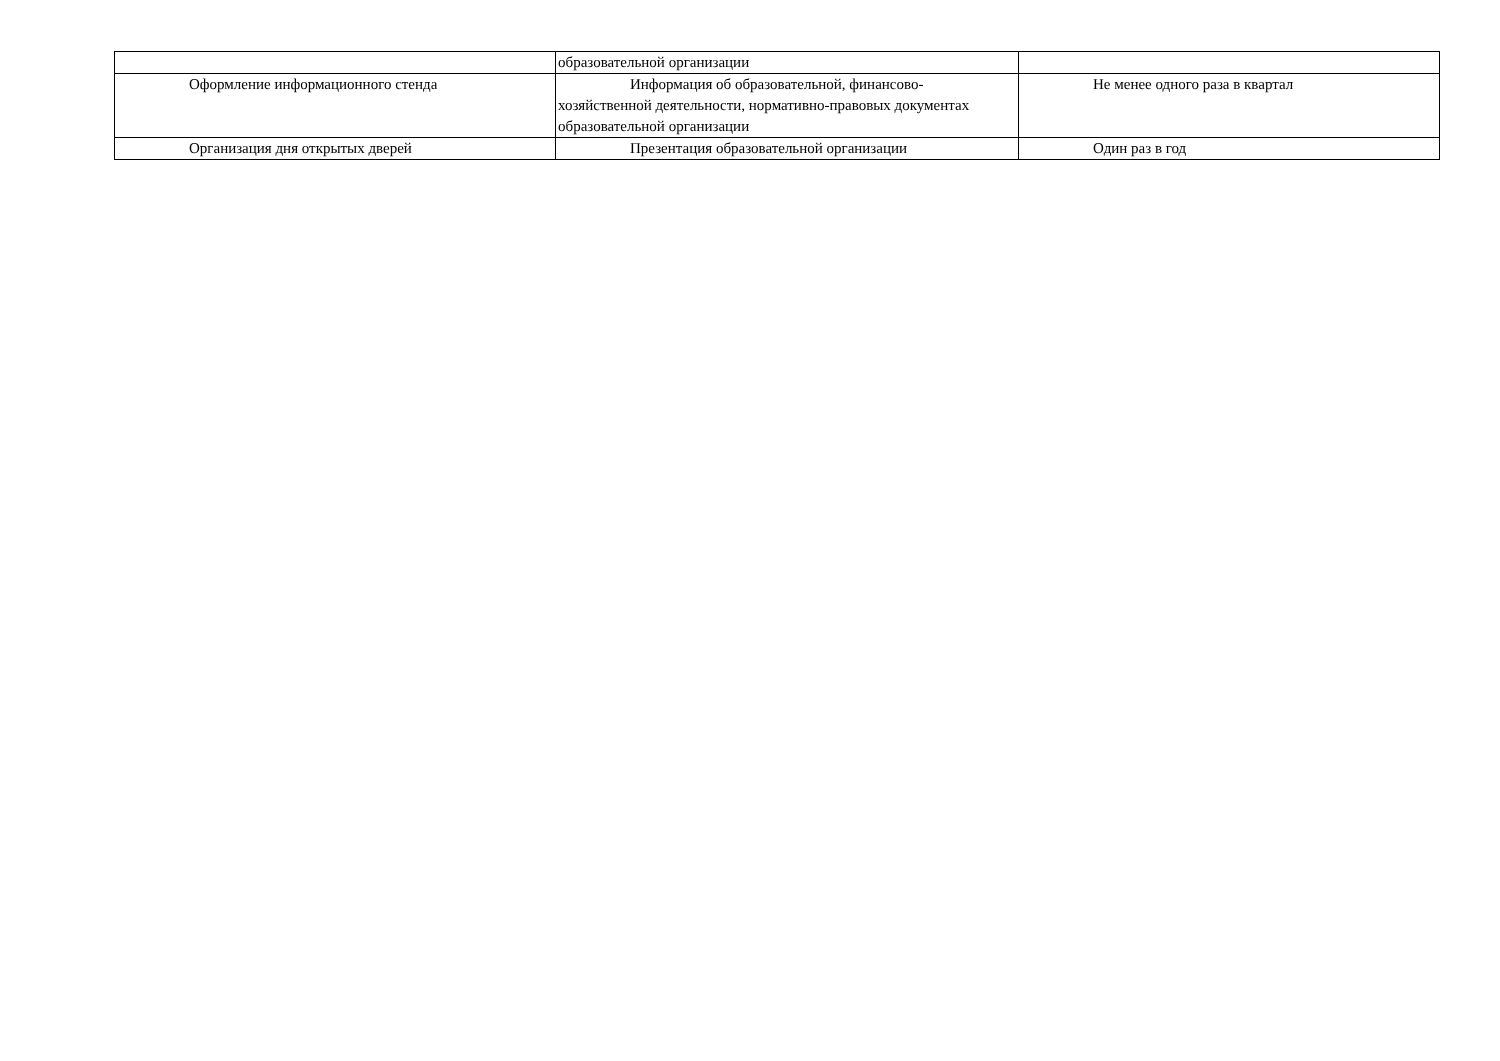| | образовательной организации | |
| Оформление информационного стенда | Информация об образовательной, финансово-хозяйственной деятельности, нормативно-правовых документах образовательной организации | Не менее одного раза в квартал |
| Организация дня открытых дверей | Презентация образовательной организации | Один раз в год |